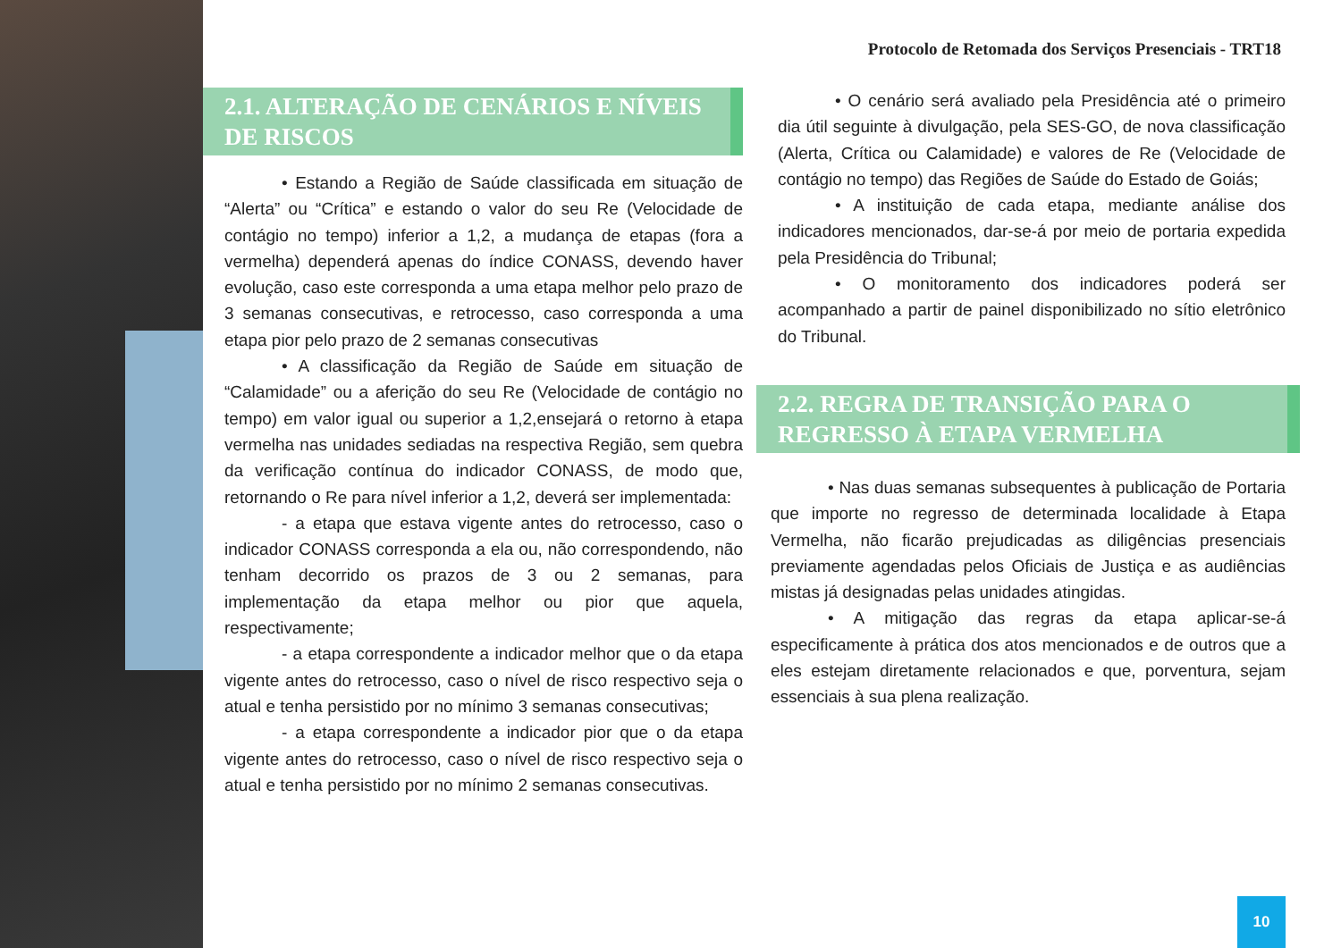Protocolo de Retomada dos Serviços Presenciais - TRT18
2.1. ALTERAÇÃO DE CENÁRIOS E NÍVEIS DE RISCOS
• Estando a Região de Saúde classificada em situação de “Alerta” ou “Crítica” e estando o valor do seu Re (Velocidade de contágio no tempo) inferior a 1,2, a mudança de etapas (fora a vermelha) dependerá apenas do índice CONASS, devendo haver evolução, caso este corresponda a uma etapa melhor pelo prazo de 3 semanas consecutivas, e retrocesso, caso corresponda a uma etapa pior pelo prazo de 2 semanas consecutivas
• A classificação da Região de Saúde em situação de “Calamidade” ou a aferição do seu Re (Velocidade de contágio no tempo) em valor igual ou superior a 1,2,ensejará o retorno à etapa vermelha nas unidades sediadas na respectiva Região, sem quebra da verificação contínua do indicador CONASS, de modo que, retornando o Re para nível inferior a 1,2, deverá ser implementada:
- a etapa que estava vigente antes do retrocesso, caso o indicador CONASS corresponda a ela ou, não correspondendo, não tenham decorrido os prazos de 3 ou 2 semanas, para implementação da etapa melhor ou pior que aquela, respectivamente;
- a etapa correspondente a indicador melhor que o da etapa vigente antes do retrocesso, caso o nível de risco respectivo seja o atual e tenha persistido por no mínimo 3 semanas consecutivas;
- a etapa correspondente a indicador pior que o da etapa vigente antes do retrocesso, caso o nível de risco respectivo seja o atual e tenha persistido por no mínimo 2 semanas consecutivas.
• O cenário será avaliado pela Presidência até o primeiro dia útil seguinte à divulgação, pela SES-GO, de nova classificação (Alerta, Crítica ou Calamidade) e valores de Re (Velocidade de contágio no tempo) das Regiões de Saúde do Estado de Goiás;
• A instituição de cada etapa, mediante análise dos indicadores mencionados, dar-se-á por meio de portaria expedida pela Presidência do Tribunal;
• O monitoramento dos indicadores poderá ser acompanhado a partir de painel disponibilizado no sítio eletrônico do Tribunal.
2.2. REGRA DE TRANSIÇÃO PARA O REGRESSO À ETAPA VERMELHA
• Nas duas semanas subsequentes à publicação de Portaria que importe no regresso de determinada localidade à Etapa Vermelha, não ficarão prejudicadas as diligências presenciais previamente agendadas pelos Oficiais de Justiça e as audiências mistas já designadas pelas unidades atingidas.
• A mitigação das regras da etapa aplicar-se-á especificamente à prática dos atos mencionados e de outros que a eles estejam diretamente relacionados e que, porventura, sejam essenciais à sua plena realização.
10